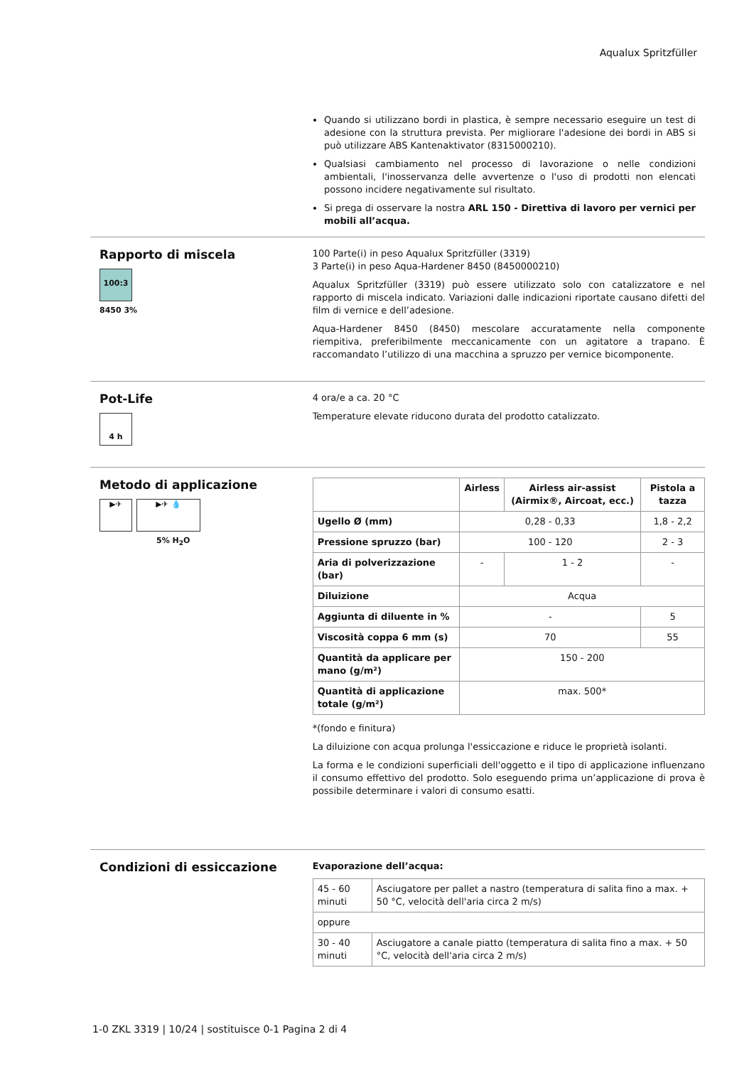Aqualux Spritzfüller
Quando si utilizzano bordi in plastica, è sempre necessario eseguire un test di adesione con la struttura prevista. Per migliorare l'adesione dei bordi in ABS si può utilizzare ABS Kantenaktivator (8315000210).
Qualsiasi cambiamento nel processo di lavorazione o nelle condizioni ambientali, l'inosservanza delle avvertenze o l'uso di prodotti non elencati possono incidere negativamente sul risultato.
Si prega di osservare la nostra ARL 150 - Direttiva di lavoro per vernici per mobili all’acqua.
Rapporto di miscela
100:3
8450 3%
100 Parte(i) in peso Aqualux Spritzfüller (3319)
3 Parte(i) in peso Aqua-Hardener 8450 (8450000210)
Aqualux Spritzfüller (3319) può essere utilizzato solo con catalizzatore e nel rapporto di miscela indicato. Variazioni dalle indicazioni riportate causano difetti del film di vernice e dell’adesione.
Aqua-Hardener 8450 (8450) mescolare accuratamente nella componente riempitiva, preferibilmente meccanicamente con un agitatore a trapano. È raccomandato l’utilizzo di una macchina a spruzzo per vernice bicomponente.
Pot-Life
4 h
4 ora/e a ca. 20 °C
Temperature elevate riducono durata del prodotto catalizzato.
Metodo di applicazione
▶✈ ▶✈ 💧
5% H<sub>2</sub>O
| | Airless | Airless air-assist (Airmix®, Aircoat, ecc.) | Pistola a tazza |
| --- | --- | --- | --- |
| Ugello Ø (mm) | 0,28 - 0,33 | | 1,8 - 2,2 |
| Pressione spruzzo (bar) | 100 - 120 | | 2 - 3 |
| Aria di polverizzazione (bar) | - | 1 - 2 | - |
| Diluizione | Acqua | | |
| Aggiunta di diluente in % | - | | 5 |
| Viscosità coppa 6 mm (s) | 70 | | 55 |
| Quantità da applicare per mano (g/m²) | 150 - 200 | | |
| Quantità di applicazione totale (g/m²) | max. 500* | | |
*(fondo e finitura)
La diluizione con acqua prolunga l'essiccazione e riduce le proprietà isolanti.
La forma e le condizioni superficiali dell'oggetto e il tipo di applicazione influenzano il consumo effettivo del prodotto. Solo eseguendo prima un’applicazione di prova è possibile determinare i valori di consumo esatti.
Condizioni di essiccazione
Evaporazione dell’acqua:
| 45 - 60 minuti | Asciugatore per pallet a nastro (temperatura di salita fino a max. + 50 °C, velocità dell'aria circa 2 m/s) |
| oppure | |
| 30 - 40 minuti | Asciugatore a canale piatto (temperatura di salita fino a max. + 50 °C, velocità dell'aria circa 2 m/s) |
1-0 ZKL 3319 | 10/24 | sostituisce 0-1 Pagina 2 di 4